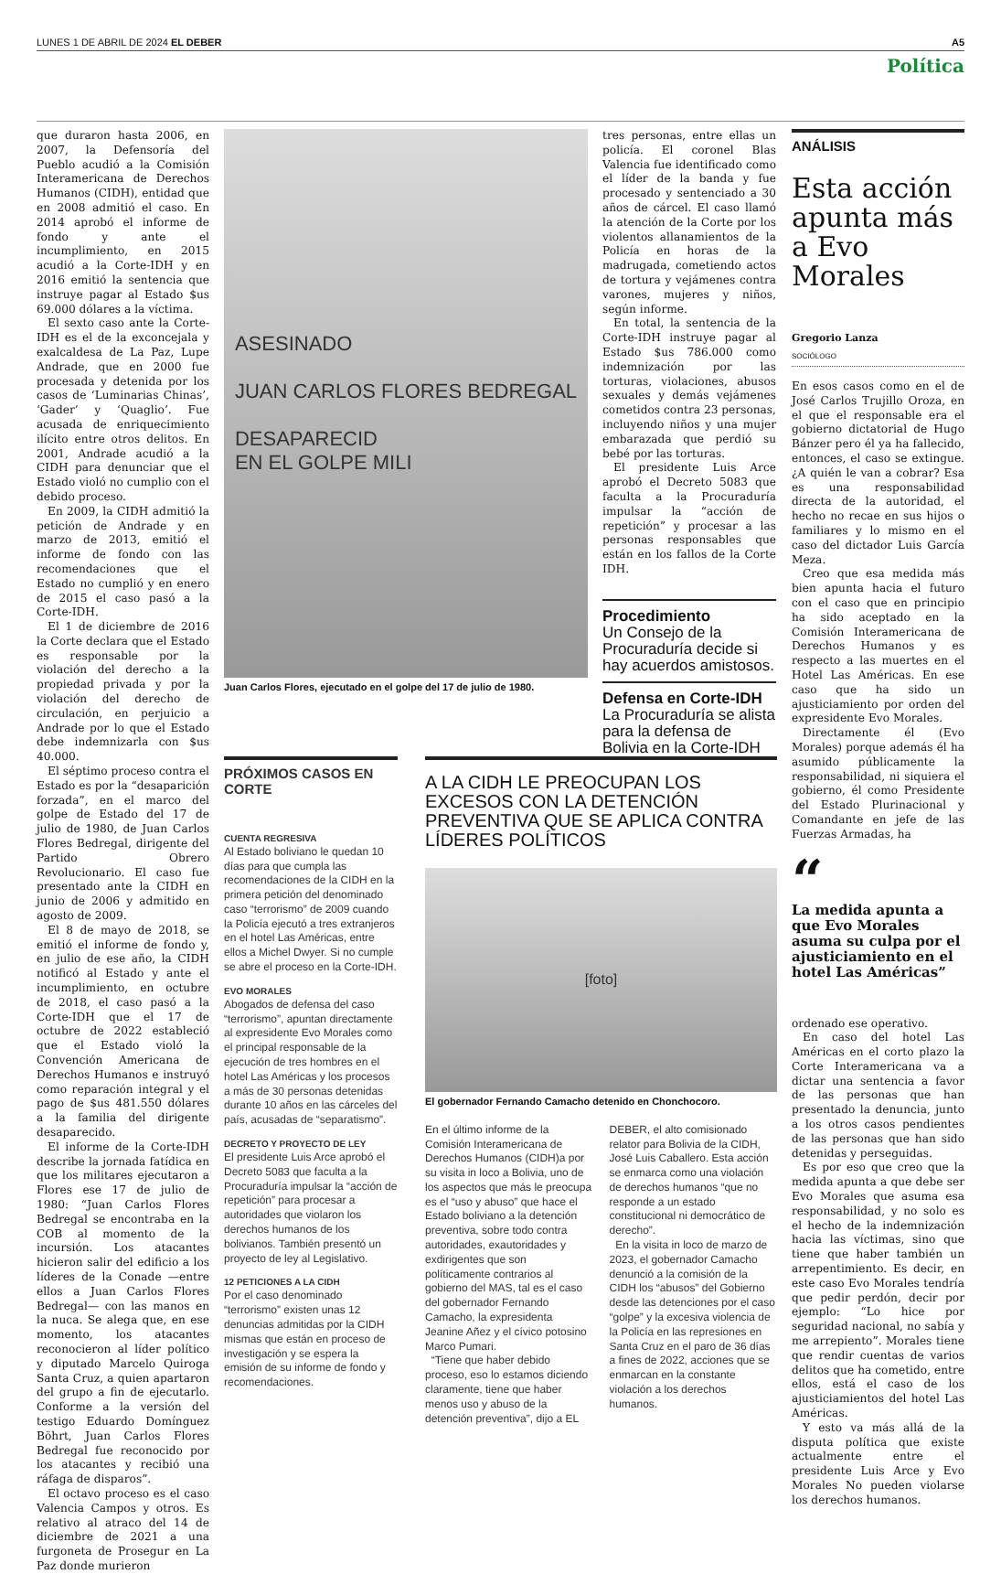LUNES 1 DE ABRIL DE 2024 EL DEBER A5
Política
que duraron hasta 2006, en 2007, la Defensoría del Pueblo acudió a la Comisión Interamericana de Derechos Humanos (CIDH), entidad que en 2008 admitió el caso. En 2014 aprobó el informe de fondo y ante el incumplimiento, en 2015 acudió a la Corte-IDH y en 2016 emitió la sentencia que instruye pagar al Estado $us 69.000 dólares a la víctima.
El sexto caso ante la Corte-IDH es el de la exconcejala y exalcaldesa de La Paz, Lupe Andrade, que en 2000 fue procesada y detenida por los casos de ‘Luminarias Chinas’, ‘Gader’ y ‘Quaglio’. Fue acusada de enriquecimiento ilícito entre otros delitos. En 2001, Andrade acudió a la CIDH para denunciar que el Estado violó no cumplio con el debido proceso.
En 2009, la CIDH admitió la petición de Andrade y en marzo de 2013, emitió el informe de fondo con las recomendaciones que el Estado no cumplió y en enero de 2015 el caso pasó a la Corte-IDH.
El 1 de diciembre de 2016 la Corte declara que el Estado es responsable por la violación del derecho a la propiedad privada y por la violación del derecho de circulación, en perjuicio a Andrade por lo que el Estado debe indemnizarla con $us 40.000.
El séptimo proceso contra el Estado es por la “desaparición forzada”, en el marco del golpe de Estado del 17 de julio de 1980, de Juan Carlos Flores Bedregal, dirigente del Partido Obrero Revolucionario. El caso fue presentado ante la CIDH en junio de 2006 y admitido en agosto de 2009.
El 8 de mayo de 2018, se emitió el informe de fondo y, en julio de ese año, la CIDH notificó al Estado y ante el incumplimiento, en octubre de 2018, el caso pasó a la Corte-IDH que el 17 de octubre de 2022 estableció que el Estado violó la Convención Americana de Derechos Humanos e instruyó como reparación integral y el pago de $us 481.550 dólares a la familia del dirigente desaparecido.
El informe de la Corte-IDH describe la jornada fatídica en que los militares ejecutaron a Flores ese 17 de julio de 1980: “Juan Carlos Flores Bedregal se encontraba en la COB al momento de la incursión. Los atacantes hicieron salir del edificio a los líderes de la Conade —entre ellos a Juan Carlos Flores Bedregal— con las manos en la nuca. Se alega que, en ese momento, los atacantes reconocieron al líder político y diputado Marcelo Quiroga Santa Cruz, a quien apartaron del grupo a fin de ejecutarlo. Conforme a la versión del testigo Eduardo Domínguez Böhrt, Juan Carlos Flores Bedregal fue reconocido por los atacantes y recibió una ráfaga de disparos”.
El octavo proceso es el caso Valencia Campos y otros. Es relativo al atraco del 14 de diciembre de 2021 a una furgoneta de Prosegur en La Paz donde murieron
ASESINADO
JUAN CARLOS FLORES BEDREGAL
DESAPARECID
EN EL GOLPE MILI
Juan Carlos Flores, ejecutado en el golpe del 17 de julio de 1980.
tres personas, entre ellas un policía. El coronel Blas Valencia fue identificado como el líder de la banda y fue procesado y sentenciado a 30 años de cárcel. El caso llamó la atención de la Corte por los violentos allanamientos de la Policía en horas de la madrugada, cometiendo actos de tortura y vejámenes contra varones, mujeres y niños, según informe.
En total, la sentencia de la Corte-IDH instruye pagar al Estado $us 786.000 como indemnización por las torturas, violaciones, abusos sexuales y demás vejámenes cometidos contra 23 personas, incluyendo niños y una mujer embarazada que perdió su bebé por las torturas.
El presidente Luis Arce aprobó el Decreto 5083 que faculta a la Procuraduría impulsar la “acción de repetición” y procesar a las personas responsables que están en los fallos de la Corte IDH.
Procedimiento
Un Consejo de la Procuraduría decide si hay acuerdos amistosos.
Defensa en Corte-IDH
La Procuraduría se alista para la defensa de Bolivia en la Corte-IDH
PRÓXIMOS CASOS EN CORTE
CUENTA REGRESIVA
Al Estado boliviano le quedan 10 días para que cumpla las recomendaciones de la CIDH en la primera petición del denominado caso “terrorismo” de 2009 cuando la Policía ejecutó a tres extranjeros en el hotel Las Américas, entre ellos a Michel Dwyer. Si no cumple se abre el proceso en la Corte-IDH.
EVO MORALES
Abogados de defensa del caso “terrorismo”, apuntan directamente al expresidente Evo Morales como el principal responsable de la ejecución de tres hombres en el hotel Las Américas y los procesos a más de 30 personas detenidas durante 10 años en las cárceles del país, acusadas de “separatismo”.
DECRETO Y PROYECTO DE LEY
El presidente Luis Arce aprobó el Decreto 5083 que faculta a la Procuraduría impulsar la “acción de repetición” para procesar a autoridades que violaron los derechos humanos de los bolivianos. También presentó un proyecto de ley al Legislativo.
12 PETICIONES A LA CIDH
Por el caso denominado “terrorismo” existen unas 12 denuncias admitidas por la CIDH mismas que están en proceso de investigación y se espera la emisión de su informe de fondo y recomendaciones.
A LA CIDH LE PREOCUPAN LOS EXCESOS CON LA DETENCIÓN PREVENTIVA QUE SE APLICA CONTRA LÍDERES POLÍTICOS
[foto]
El gobernador Fernando Camacho detenido en Chonchocoro.
En el último informe de la Comisión Interamericana de Derechos Humanos (CIDH)a por su visita in loco a Bolivia, uno de los aspectos que más le preocupa es el “uso y abuso” que hace el Estado boliviano a la detención preventiva, sobre todo contra autoridades, exautoridades y exdirigentes que son políticamente contrarios al gobierno del MAS, tal es el caso del gobernador Fernando Camacho, la expresidenta Jeanine Añez y el cívico potosino Marco Pumari.
“Tiene que haber debido proceso, eso lo estamos diciendo claramente, tiene que haber menos uso y abuso de la detención preventiva”, dijo a EL DEBER, el alto comisionado relator para Bolivia de la CIDH, José Luis Caballero. Esta acción se enmarca como una violación de derechos humanos “que no responde a un estado constitucional ni democrático de derecho”.
En la visita in loco de marzo de 2023, el gobernador Camacho denunció a la comisión de la CIDH los “abusos” del Gobierno desde las detenciones por el caso “golpe” y la excesiva violencia de la Policía en las represiones en Santa Cruz en el paro de 36 días a fines de 2022, acciones que se enmarcan en la constante violación a los derechos humanos.
ANÁLISIS
Esta acción apunta más a Evo Morales
Gregorio Lanza
SOCIÓLOGO
En esos casos como en el de José Carlos Trujillo Oroza, en el que el responsable era el gobierno dictatorial de Hugo Bánzer pero él ya ha fallecido, entonces, el caso se extingue. ¿A quién le van a cobrar? Esa es una responsabilidad directa de la autoridad, el hecho no recae en sus hijos o familiares y lo mismo en el caso del dictador Luis García Meza.
Creo que esa medida más bien apunta hacia el futuro con el caso que en principio ha sido aceptado en la Comisión Interamericana de Derechos Humanos y es respecto a las muertes en el Hotel Las Américas. En ese caso que ha sido un ajusticiamiento por orden del expresidente Evo Morales.
Directamente él (Evo Morales) porque además él ha asumido públicamente la responsabilidad, ni siquiera el gobierno, él como Presidente del Estado Plurinacional y Comandante en jefe de las Fuerzas Armadas, ha
“
La medida apunta a que Evo Morales asuma su culpa por el ajusticiamiento en el hotel Las Américas”
ordenado ese operativo.
En caso del hotel Las Américas en el corto plazo la Corte Interamericana va a dictar una sentencia a favor de las personas que han presentado la denuncia, junto a los otros casos pendientes de las personas que han sido detenidas y perseguidas.
Es por eso que creo que la medida apunta a que debe ser Evo Morales que asuma esa responsabilidad, y no solo es el hecho de la indemnización hacia las víctimas, sino que tiene que haber también un arrepentimiento. Es decir, en este caso Evo Morales tendría que pedir perdón, decir por ejemplo: “Lo hice por seguridad nacional, no sabía y me arrepiento”. Morales tiene que rendir cuentas de varios delitos que ha cometido, entre ellos, está el caso de los ajusticiamientos del hotel Las Américas.
Y esto va más allá de la disputa política que existe actualmente entre el presidente Luis Arce y Evo Morales No pueden violarse los derechos humanos.